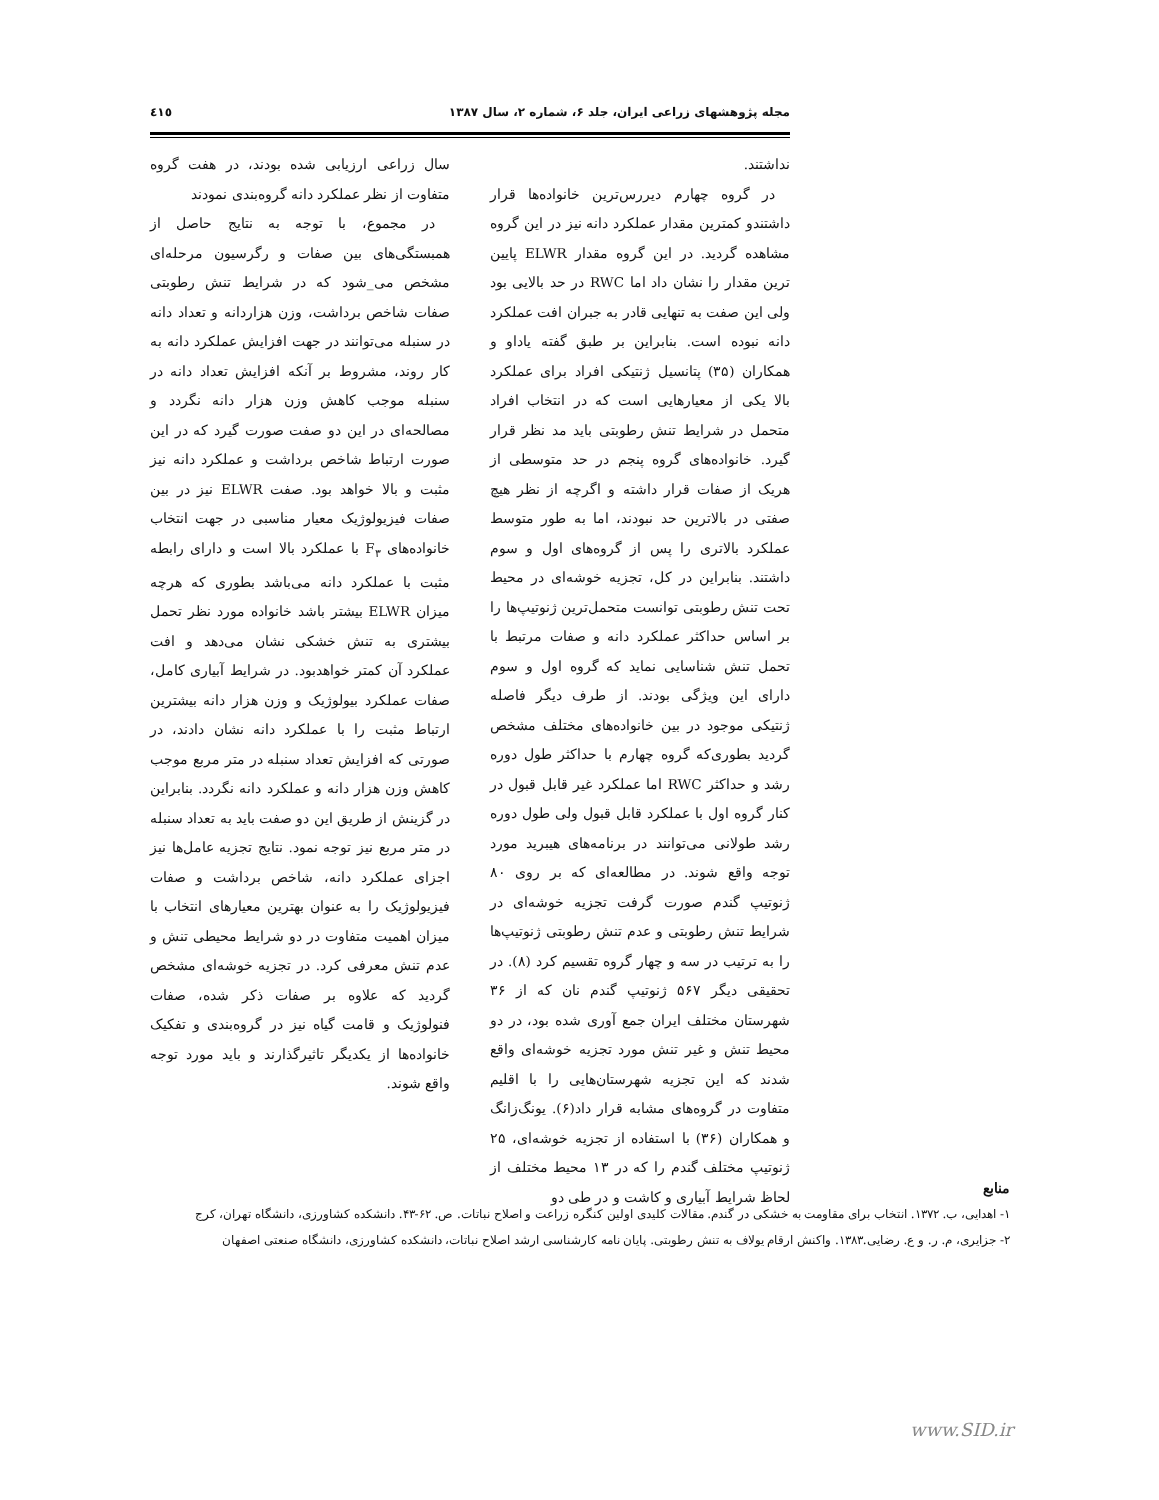مجله پژوهشهای زراعی ایران، جلد ۶، شماره ۲، سال ۱۳۸۷ ٤١٥
نداشتند.
در گروه چهارم دیررس‌ترین خانواده‌ها قرار داشتندو کمترین مقدار عملکرد دانه نیز در این گروه مشاهده گردید. در این گروه مقدار ELWR پایین ترین مقدار را نشان داد اما RWC در حد بالایی بود ولی این صفت به تنهایی قادر به جبران افت عملکرد دانه نبوده است. بنابراین بر طبق گفته یاداو و همکاران (۳۵) پتانسیل ژنتیکی افراد برای عملکرد بالا یکی از معیارهایی است که در انتخاب افراد متحمل در شرایط تنش رطوبتی باید مد نظر قرار گیرد. خانواده‌های گروه پنجم در حد متوسطی از هریک از صفات قرار داشته و اگرچه از نظر هیچ صفتی در بالاترین حد نبودند، اما به طور متوسط عملکرد بالاتری را پس از گروه‌های اول و سوم داشتند. بنابراین در کل، تجزیه خوشه‌ای در محیط تحت تنش رطوبتی توانست متحمل‌ترین ژنوتیپ‌ها را بر اساس حداکثر عملکرد دانه و صفات مرتبط با تحمل تنش شناسایی نماید که گروه اول و سوم دارای این ویژگی بودند. از طرف دیگر فاصله ژنتیکی موجود در بین خانواده‌های مختلف مشخص گردید بطوری‌که گروه چهارم با حداکثر طول دوره رشد و حداکثر RWC اما عملکرد غیر قابل قبول در کنار گروه اول با عملکرد قابل قبول ولی طول دوره رشد طولانی می‌توانند در برنامه‌های هیبرید مورد توجه واقع شوند. در مطالعه‌ای که بر روی ۸۰ ژنوتیپ گندم صورت گرفت تجزیه خوشه‌ای در شرایط تنش رطوبتی و عدم تنش رطوبتی ژنوتیپ‌ها را به ترتیب در سه و چهار گروه تقسیم کرد (۸). در تحقیقی دیگر ۵۶۷ ژنوتیپ گندم نان که از ۳۶ شهرستان مختلف ایران جمع آوری شده بود، در دو محیط تنش و غیر تنش مورد تجزیه خوشه‌ای واقع شدند که این تجزیه شهرستان‌هایی را با اقلیم متفاوت در گروه‌های مشابه قرار داد(۶). یونگ‌زانگ و همکاران (۳۶) با استفاده از تجزیه خوشه‌ای، ۲۵ ژنوتیپ مختلف گندم را که در ۱۳ محیط مختلف از لحاظ شرایط آبیاری و کاشت و در طی دو
سال زراعی ارزیابی شده بودند، در هفت گروه متفاوت از نظر عملکرد دانه گروه‌بندی نمودند
در مجموع، با توجه به نتایج حاصل از همبستگی‌های بین صفات و رگرسیون مرحله‌ای مشخص می_شود که در شرایط تنش رطوبتی صفات شاخص برداشت، وزن هزاردانه و تعداد دانه در سنبله می‌توانند در جهت افزایش عملکرد دانه به کار روند، مشروط بر آنکه افزایش تعداد دانه در سنبله موجب کاهش وزن هزار دانه نگردد و مصالحه‌ای در این دو صفت صورت گیرد که در این صورت ارتباط شاخص برداشت و عملکرد دانه نیز مثبت و بالا خواهد بود. صفت ELWR نیز در بین صفات فیزیولوژیک معیار مناسبی در جهت انتخاب خانواده‌های F<sub>۳</sub> با عملکرد بالا است و دارای رابطه مثبت با عملکرد دانه می‌باشد بطوری که هرچه میزان ELWR بیشتر باشد خانواده مورد نظر تحمل بیشتری به تنش خشکی نشان می‌دهد و افت عملکرد آن کمتر خواهدبود. در شرایط آبیاری کامل، صفات عملکرد بیولوژیک و وزن هزار دانه بیشترین ارتباط مثبت را با عملکرد دانه نشان دادند، در صورتی که افزایش تعداد سنبله در متر مربع موجب کاهش وزن هزار دانه و عملکرد دانه نگردد. بنابراین در گزینش از طریق این دو صفت باید به تعداد سنبله در متر مربع نیز توجه نمود. نتایج تجزیه عامل‌ها نیز اجزای عملکرد دانه، شاخص برداشت و صفات فیزیولوژیک را به عنوان بهترین معیارهای انتخاب با میزان اهمیت متفاوت در دو شرایط محیطی تنش و عدم تنش معرفی کرد. در تجزیه خوشه‌ای مشخص گردید که علاوه بر صفات ذکر شده، صفات فنولوژیک و قامت گیاه نیز در گروه‌بندی و تفکیک خانواده‌ها از یکدیگر تاثیرگذارند و باید مورد توجه واقع شوند.
منابع
۱- اهدایی، ب. ۱۳۷۲. انتخاب برای مقاومت به خشکی در گندم. مقالات کلیدی اولین کنگره زراعت و اصلاح نباتات. ص. ۶۲-۴۳. دانشکده کشاورزی، دانشگاه تهران، کرج
۲- جزایری، م. ر. و ع. رضایی.۱۳۸۳. واکنش ارقام یولاف به تنش رطوبتی. پایان نامه کارشناسی ارشد اصلاح نباتات، دانشکده کشاورزی، دانشگاه صنعتی اصفهان
www.SID.ir